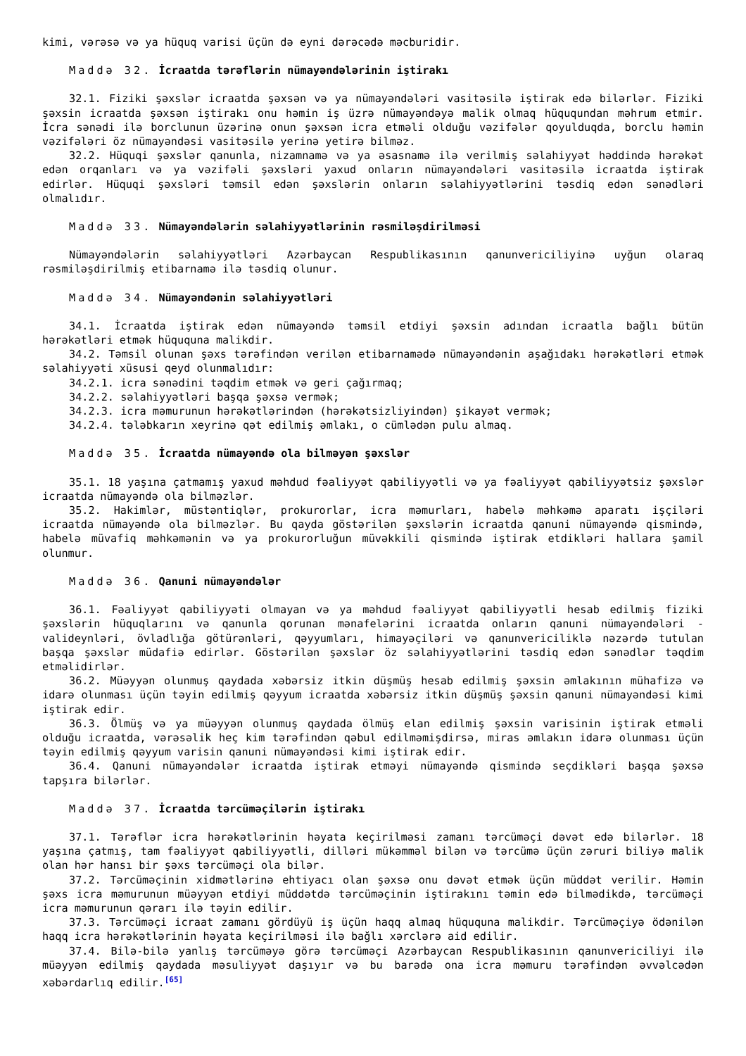kimi, vərəsə və ya hüquq varisi üçün də eyni dərəcədə məcburidir.
Maddə 32. İcraatda tərəflərin nümayəndələrinin iştirakı
32.1. Fiziki şəxslər icraatda şəxsən və ya nümayəndələri vasitəsilə iştirak edə bilərlər. Fiziki şəxsin icraatda şəxsən iştirakı onu həmin iş üzrə nümayəndəyə malik olmaq hüququndan məhrum etmir. İcra sənədi ilə borclunun üzərinə onun şəxsən icra etməli olduğu vəzifələr qoyulduqda, borclu həmin vəzifələri öz nümayəndəsi vasitəsilə yerinə yetirə bilməz.
32.2. Hüquqi şəxslər qanunla, nizamnamə və ya əsasnamə ilə verilmiş səlahiyyət həddində hərəkət edən orqanları və ya vəzifəli şəxsləri yaxud onların nümayəndələri vasitəsilə icraatda iştirak edirlər. Hüquqi şəxsləri təmsil edən şəxslərin onların səlahiyyətlərini təsdiq edən sənədləri olmalıdır.
Maddə 33. Nümayəndələrin səlahiyyətlərinin rəsmiləşdirilməsi
Nümayəndələrin səlahiyyətləri Azərbaycan Respublikasının qanunvericiliyinə uyğun olaraq rəsmiləşdirilmiş etibarnamə ilə təsdiq olunur.
Maddə 34. Nümayəndənin səlahiyyətləri
34.1. İcraatda iştirak edən nümayəndə təmsil etdiyi şəxsin adından icraatla bağlı bütün hərəkətləri etmək hüququna malikdir.
34.2. Təmsil olunan şəxs tərəfindən verilən etibarnamədə nümayəndənin aşağıdakı hərəkətləri etmək səlahiyyəti xüsusi qeyd olunmalıdır:
34.2.1. icra sənədini təqdim etmək və geri çağırmaq;
34.2.2. səlahiyyətləri başqa şəxsə vermək;
34.2.3. icra məmurunun hərəkətlərindən (hərəkətsizliyindən) şikayət vermək;
34.2.4. tələbkarın xeyrinə qət edilmiş əmlakı, o cümlədən pulu almaq.
Maddə 35. İcraatda nümayəndə ola bilməyən şəxslər
35.1. 18 yaşına çatmamış yaxud məhdud fəaliyyət qabiliyyətli və ya fəaliyyət qabiliyyətsiz şəxslər icraatda nümayəndə ola bilməzlər.
35.2. Hakimlər, müstəntiqlər, prokurorlar, icra məmurları, habelə məhkəmə aparatı işçiləri icraatda nümayəndə ola bilməzlər. Bu qayda göstərilən şəxslərin icraatda qanuni nümayəndə qismində, habelə müvafiq məhkəmənin və ya prokurorluğun müvəkkili qismində iştirak etdikləri hallara şamil olunmur.
Maddə 36. Qanuni nümayəndələr
36.1. Fəaliyyət qabiliyyəti olmayan və ya məhdud fəaliyyət qabiliyyətli hesab edilmiş fiziki şəxslərin hüquqlarını və qanunla qorunan mənafelərini icraatda onların qanuni nümayəndələri - valideynləri, övladlığa götürənləri, qəyyumları, himayəçiləri və qanunvericiliklə nəzərdə tutulan başqa şəxslər müdafiə edirlər. Göstərilən şəxslər öz səlahiyyətlərini təsdiq edən sənədlər təqdim etməlidirlər.
36.2. Müəyyən olunmuş qaydada xəbərsiz itkin düşmüş hesab edilmiş şəxsin əmlakının mühafizə və idarə olunması üçün təyin edilmiş qəyyum icraatda xəbərsiz itkin düşmüş şəxsin qanuni nümayəndəsi kimi iştirak edir.
36.3. Ölmüş və ya müəyyən olunmuş qaydada ölmüş elan edilmiş şəxsin varisinin iştirak etməli olduğu icraatda, vərəsəlik heç kim tərəfindən qəbul edilməmişdirsə, miras əmlakın idarə olunması üçün təyin edilmiş qəyyum varisin qanuni nümayəndəsi kimi iştirak edir.
36.4. Qanuni nümayəndələr icraatda iştirak etməyi nümayəndə qismində seçdikləri başqa şəxsə tapşıra bilərlər.
Maddə 37. İcraatda tərcüməçilərin iştirakı
37.1. Tərəflər icra hərəkətlərinin həyata keçirilməsi zamanı tərcüməçi dəvət edə bilərlər. 18 yaşına çatmış, tam fəaliyyət qabiliyyətli, dilləri mükəmməl bilən və tərcümə üçün zəruri biliyə malik olan hər hansı bir şəxs tərcüməçi ola bilər.
37.2. Tərcüməçinin xidmətlərinə ehtiyacı olan şəxsə onu dəvət etmək üçün müddət verilir. Həmin şəxs icra məmurunun müəyyən etdiyi müddətdə tərcüməçinin iştirakını təmin edə bilmədikdə, tərcüməçi icra məmurunun qərarı ilə təyin edilir.
37.3. Tərcüməçi icraat zamanı gördüyü iş üçün haqq almaq hüququna malikdir. Tərcüməçiyə ödənilən haqq icra hərəkətlərinin həyata keçirilməsi ilə bağlı xərclərə aid edilir.
37.4. Bilə-bilə yanlış tərcüməyə görə tərcüməçi Azərbaycan Respublikasının qanunvericiliyi ilə müəyyən edilmiş qaydada məsuliyyət daşıyır və bu barədə ona icra məmuru tərəfindən əvvəlcədən xəbərdarlıq edilir.<sup>[65]</sup>